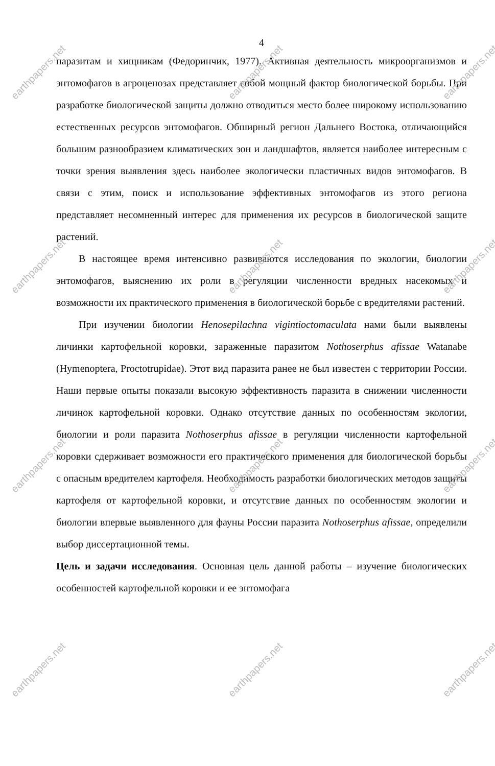earthpapers.net earthpapers.net earthpapers.net
earthpapers.net earthpapers.net earthpapers.net
earthpapers.net earthpapers.net earthpapers.net
earthpapers.net earthpapers.net earthpapers.net
4
паразитам и хищникам (Федоринчик, 1977). Активная деятельность микроорганизмов и энтомофагов в агроценозах представляет собой мощный фактор биологической борьбы. При разработке биологической защиты должно отводиться место более широкому использованию естественных ресурсов энтомофагов. Обширный регион Дальнего Востока, отличающийся большим разнообразием климатических зон и ландшафтов, является наиболее интересным с точки зрения выявления здесь наиболее экологически пластичных видов энтомофагов. В связи с этим, поиск и использование эффективных энтомофагов из этого региона представляет несомненный интерес для применения их ресурсов в биологической защите растений.
В настоящее время интенсивно развиваются исследования по экологии, биологии энтомофагов, выяснению их роли в регуляции численности вредных насекомых и возможности их практического применения в биологической борьбе с вредителями растений.
При изучении биологии Henosepilachna vigintioctomaculata нами были выявлены личинки картофельной коровки, зараженные паразитом Nothoserphus afissae Watanabe (Hymenoptera, Proctotrupidae). Этот вид паразита ранее не был известен с территории России. Наши первые опыты показали высокую эффективность паразита в снижении численности личинок картофельной коровки. Однако отсутствие данных по особенностям экологии, биологии и роли паразита Nothoserphus afissae в регуляции численности картофельной коровки сдерживает возможности его практического применения для биологической борьбы с опасным вредителем картофеля. Необходимость разработки биологических методов защиты картофеля от картофельной коровки, и отсутствие данных по особенностям экологии и биологии впервые выявленного для фауны России паразита Nothoserphus afissae, определили выбор диссертационной темы.
Цель и задачи исследования. Основная цель данной работы – изучение биологических особенностей картофельной коровки и ее энтомофага